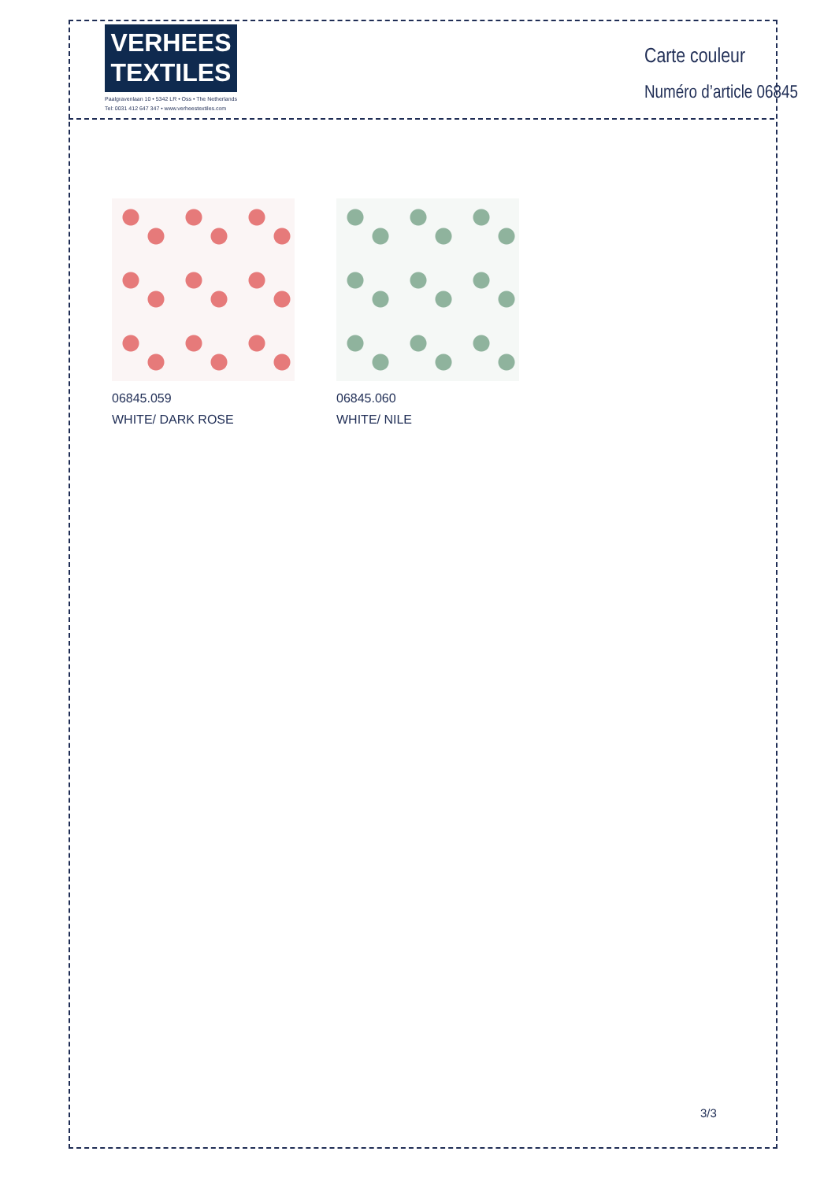VERHEES
TEXTILES
Paalgravenlaan 10 • 5342 LR • Oss • The Netherlands
Tel: 0031 412 647 347 • www.verheestextiles.com
Carte couleur
Numéro d’article 06845
06845.059
WHITE/ DARK ROSE
06845.060
WHITE/ NILE
3/3